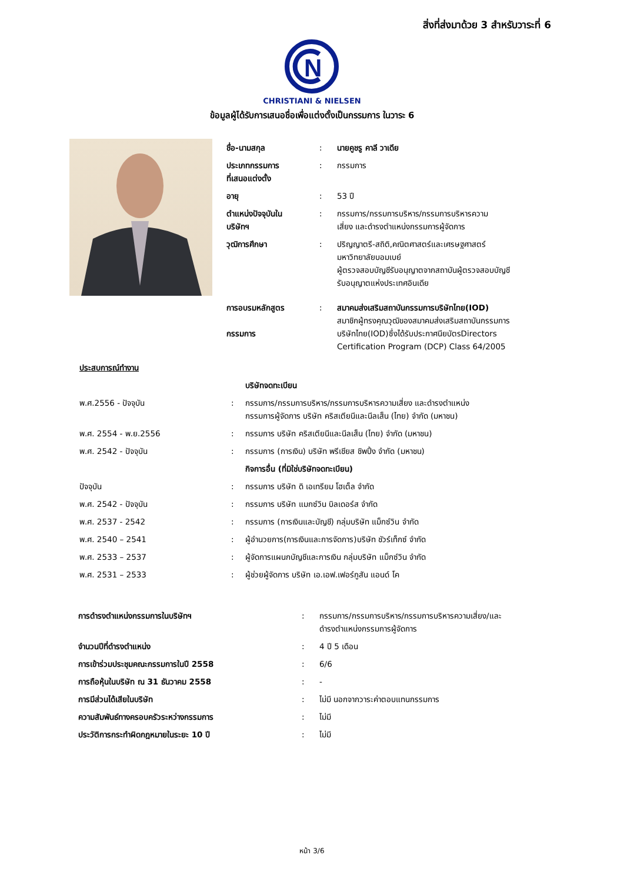สิ่งที่ส่งมาด้วย 3 สำหรับวาระที่ 6
N
CHRISTIANI & NIELSEN
ข้อมูลผู้ได้รับการเสนอชื่อเพื่อแต่งตั้งเป็นกรรมการ ในวาระ 6
| ชื่อ-นามสกุล | : | นายคูชรู คาลี วาเดีย |
| ประเภทกรรมการ ที่เสนอแต่งตั้ง | : | กรรมการ |
| อายุ | : | 53 ปี |
| ตำแหน่งปัจจุบันใน บริษัทฯ | : | กรรมการ/กรรมการบริหาร/กรรมการบริหารความ เสี่ยง และดำรงตำแหน่งกรรมการผู้จัดการ |
| วุฒิการศึกษา | : | ปริญญาตรี-สถิติ,คณิตศาสตร์และเศรษฐศาสตร์ มหาวิทยาลัยบอมเบย์ ผู้ตรวจสอบบัญชีรับอนุญาตจากสถาบันผู้ตรวจสอบบัญชี รับอนุญาตแห่งประเทศอินเดีย |
| การอบรมหลักสูตร กรรมการ | : | สมาคมส่งเสริมสถาบันกรรมการบริษัทไทย(IOD) สมาชิกผู้ทรงคุณวุฒิของสมาคมส่งเสริมสถาบันกรรมการ บริษัทไทย(IOD)ซึ่งได้รับประกาศนียบัตรDirectors Certification Program (DCP) Class 64/2005 |
| ประสบการณ์ทำงาน | | |
| | | บริษัทจดทะเบียน |
| พ.ศ.2556 - ปัจจุบัน | : | กรรมการ/กรรมการบริหาร/กรรมการบริหารความเสี่ยง และดำรงตำแหน่ง กรรมการผู้จัดการ บริษัท คริสเตียนีและนีลเส็น (ไทย) จำกัด (มหาชน) |
| พ.ศ. 2554 - พ.ย.2556 | : | กรรมการ บริษัท คริสเตียนีและนีลเส็น (ไทย) จำกัด (มหาชน) |
| พ.ศ. 2542 - ปัจจุบัน | : | กรรมการ (การเงิน) บริษัท พรีเชียส ชิพปิ้ง จำกัด (มหาชน) |
| | | กิจการอื่น (ที่มิใช่บริษัทจดทะเบียน) |
| ปัจจุบัน | : | กรรมการ บริษัท ดิ เอเทรียม โฮเต็ล จำกัด |
| พ.ศ. 2542 - ปัจจุบัน | : | กรรมการ บริษัท แมกซ์วิน บิลเดอร์ส จำกัด |
| พ.ศ. 2537 - 2542 | : | กรรมการ (การเงินและบัญชี) กลุ่มบริษัท แม็กซ์วิน จำกัด |
| พ.ศ. 2540 – 2541 | : | ผู้อำนวยการ(การเงินและการจัดการ)บริษัท ชัวร์เท็กซ์ จำกัด |
| พ.ศ. 2533 – 2537 | : | ผู้จัดการแผนกบัญชีและการเงิน กลุ่มบริษัท แม็กซ์วิน จำกัด |
| พ.ศ. 2531 – 2533 | : | ผู้ช่วยผู้จัดการ บริษัท เอ.เอฟ.เฟอร์กูสัน แอนด์ โค |
| การดำรงตำแหน่งกรรมการในบริษัทฯ | : | กรรมการ/กรรมการบริหาร/กรรมการบริหารความเสี่ยง/และ ดำรงตำแหน่งกรรมการผู้จัดการ |
| จำนวนปีที่ดำรงตำแหน่ง | : | 4 ปี 5 เดือน |
| การเข้าร่วมประชุมคณะกรรมการในปี 2558 | : | 6/6 |
| การถือหุ้นในบริษัท ณ 31 ธันวาคม 2558 | : | - |
| การมีส่วนได้เสียในบริษัท | : | ไม่มี นอกจากวาระค่าตอบแทนกรรมการ |
| ความสัมพันธ์ทางครอบครัวระหว่างกรรมการ | : | ไม่มี |
| ประวัติการกระทำผิดกฎหมายในระยะ 10 ปี | : | ไม่มี |
หน้า 3/6